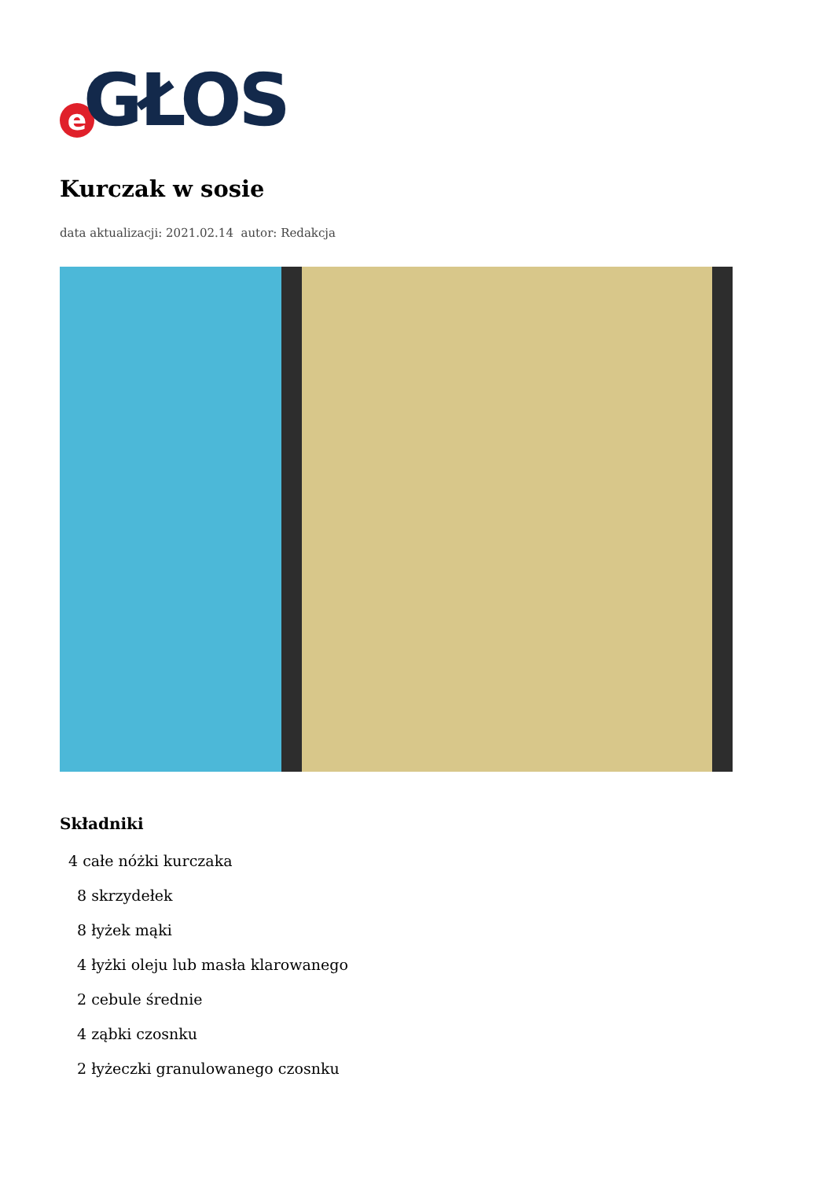e GŁOS
Kurczak w sosie
data aktualizacji: 2021.02.14 autor: Redakcja
Składniki
4 całe nóżki kurczaka
8 skrzydełek
8 łyżek mąki
4 łyżki oleju lub masła klarowanego
2 cebule średnie
4 ząbki czosnku
2 łyżeczki granulowanego czosnku